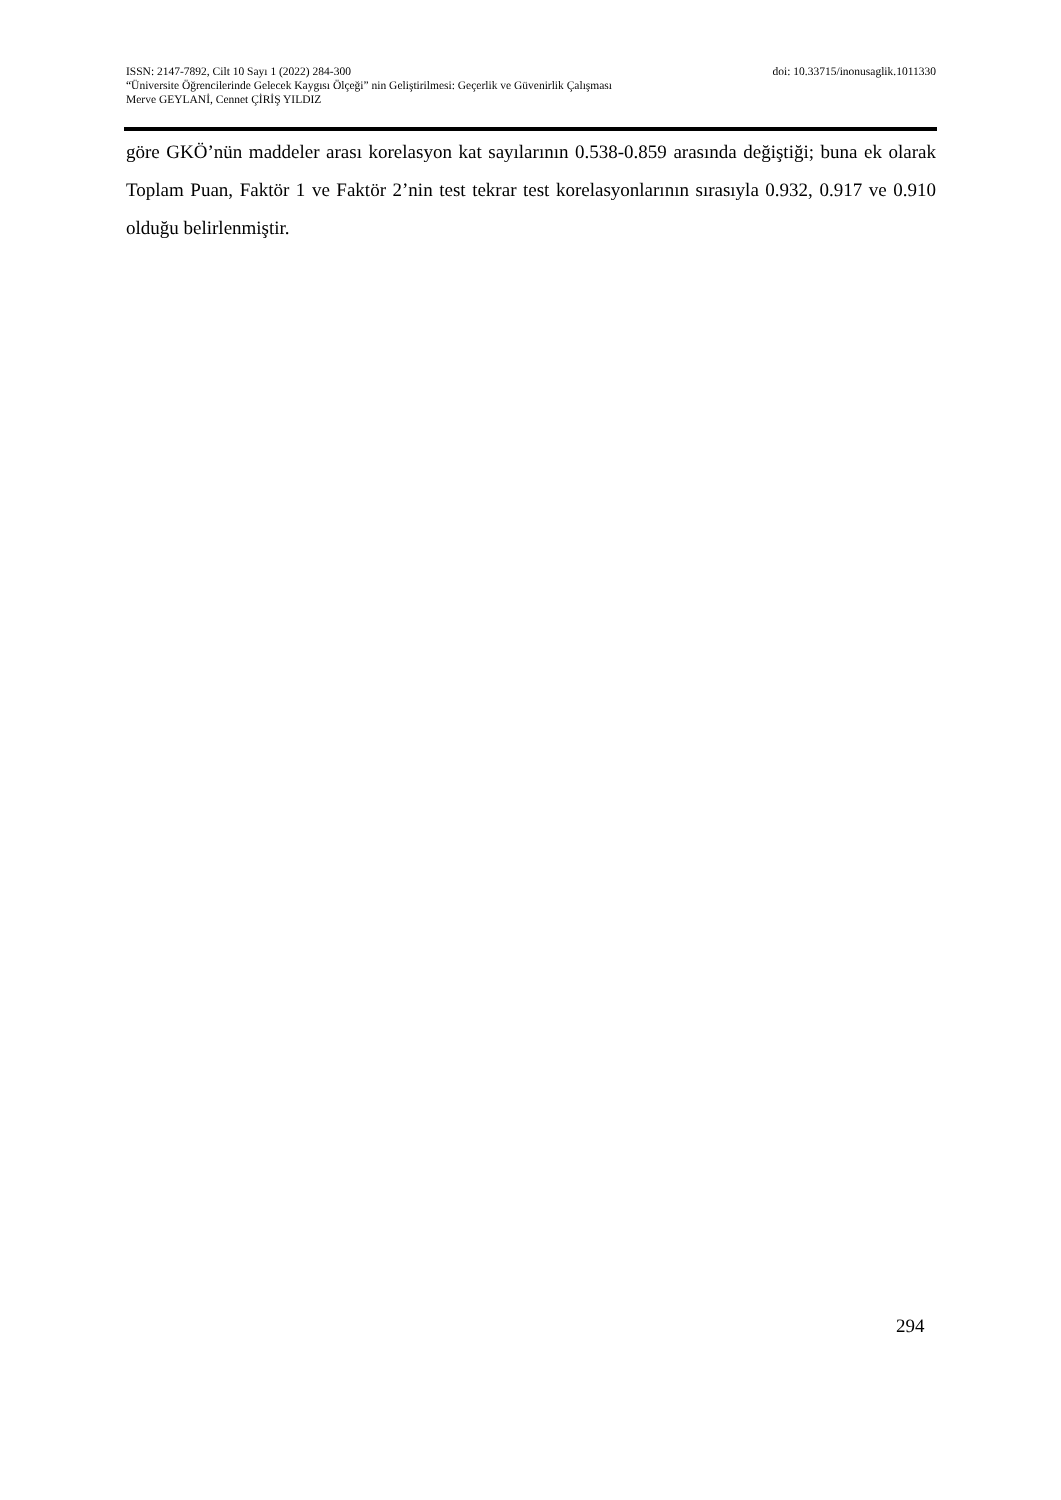ISSN: 2147-7892, Cilt 10 Sayı 1 (2022) 284-300 doi: 10.33715/inonusaglik.1011330
“Üniversite Öğrencilerinde Gelecek Kaygısı Ölçeği” nin Geliştirilmesi: Geçerlik ve Güvenirlik Çalışması
Merve GEYLANİ, Cennet ÇİRİŞ YILDIZ
göre GKÖ’nün maddeler arası korelasyon kat sayılarının 0.538-0.859 arasında değiştiği; buna ek olarak Toplam Puan, Faktör 1 ve Faktör 2’nin test tekrar test korelasyonlarının sırasıyla 0.932, 0.917 ve 0.910 olduğu belirlenmiştir.
294